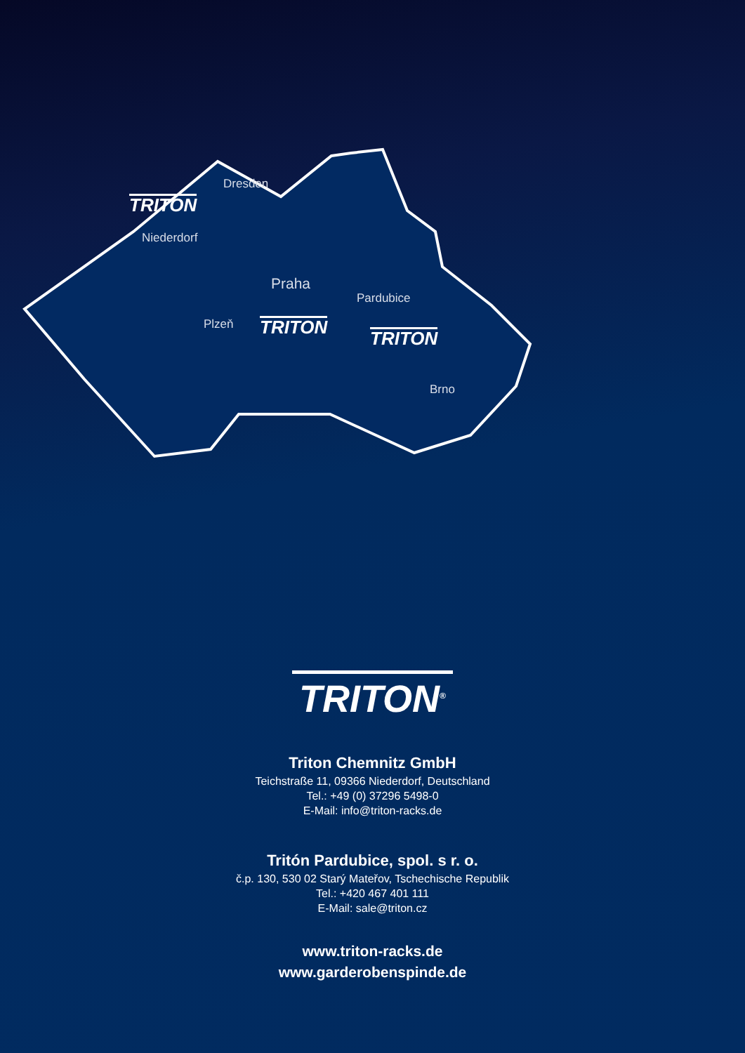Dresden
TRITON
Niederdorf
Praha
Pardubice
Plzeň TRITON
TRITON
Brno
TRITON<sup>®</sup>
Triton Chemnitz GmbH
Teichstraße 11, 09366 Niederdorf, Deutschland
Tel.: +49 (0) 37296 5498-0
E-Mail: info@triton-racks.de
Tritón Pardubice, spol. s r. o.
č.p. 130, 530 02 Starý Mateřov, Tschechische Republik
Tel.: +420 467 401 111
E-Mail: sale@triton.cz
www.triton-racks.de
www.garderobenspinde.de